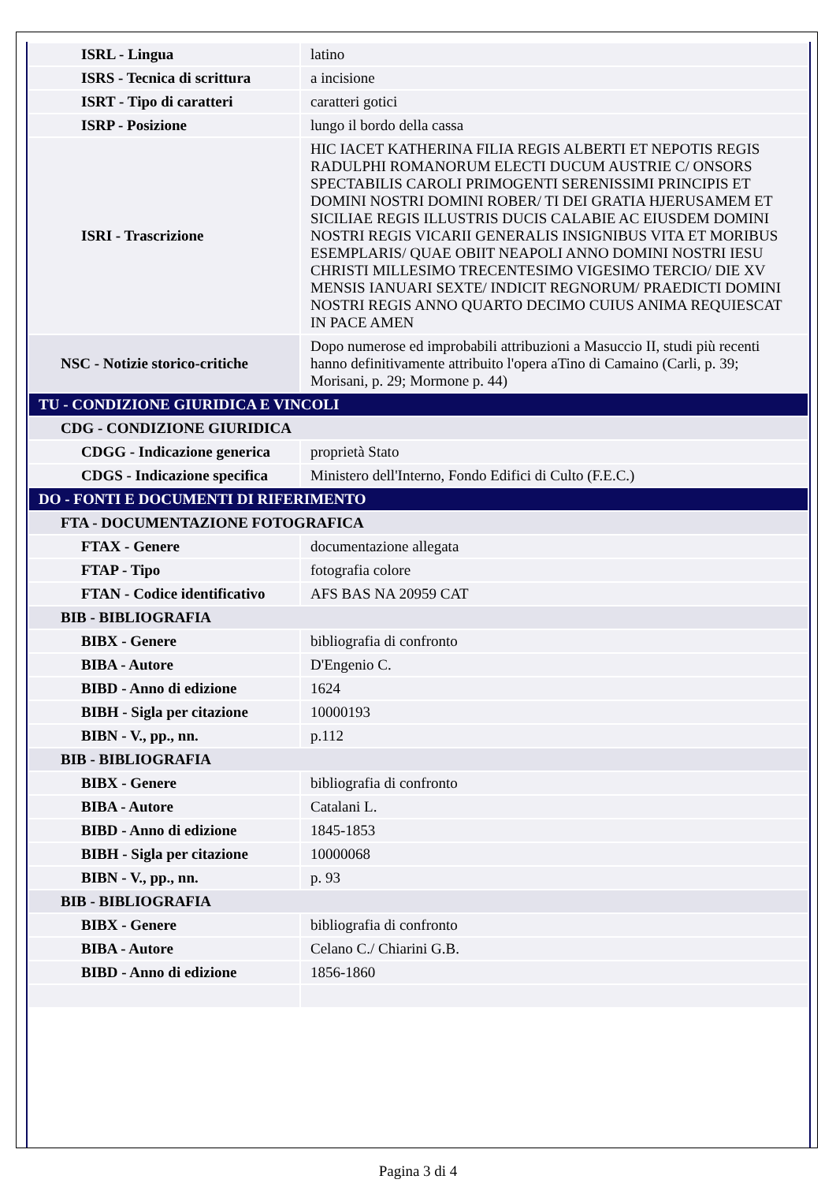| ISRL - Lingua | latino |
| ISRS - Tecnica di scrittura | a incisione |
| ISRT - Tipo di caratteri | caratteri gotici |
| ISRP - Posizione | lungo il bordo della cassa |
| ISRI - Trascrizione | HIC IACET KATHERINA FILIA REGIS ALBERTI ET NEPOTIS REGIS RADULPHI ROMANORUM ELECTI DUCUM AUSTRIE C/ ONSORS SPECTABILIS CAROLI PRIMOGENTI SERENISSIMI PRINCIPIS ET DOMINI NOSTRI DOMINI ROBER/ TI DEI GRATIA HJERUSAMEM ET SICILIAE REGIS ILLUSTRIS DUCIS CALABIE AC EIUSDEM DOMINI NOSTRI REGIS VICARII GENERALIS INSIGNIBUS VITA ET MORIBUS ESEMPLARIS/ QUAE OBIIT NEAPOLI ANNO DOMINI NOSTRI IESU CHRISTI MILLESIMO TRECENTESIMO VIGESIMO TERCIO/ DIE XV MENSIS IANUARI SEXTE/ INDICIT REGNORUM/ PRAEDICTI DOMINI NOSTRI REGIS ANNO QUARTO DECIMO CUIUS ANIMA REQUIESCAT IN PACE AMEN |
| NSC - Notizie storico-critiche | Dopo numerose ed improbabili attribuzioni a Masuccio II, studi più recenti hanno definitivamente attribuito l'opera aTino di Camaino (Carli, p. 39; Morisani, p. 29; Mormone p. 44) |
| TU - CONDIZIONE GIURIDICA E VINCOLI | |
| CDG - CONDIZIONE GIURIDICA | |
| CDGG - Indicazione generica | proprietà Stato |
| CDGS - Indicazione specifica | Ministero dell'Interno, Fondo Edifici di Culto (F.E.C.) |
| DO - FONTI E DOCUMENTI DI RIFERIMENTO | |
| FTA - DOCUMENTAZIONE FOTOGRAFICA | |
| FTAX - Genere | documentazione allegata |
| FTAP - Tipo | fotografia colore |
| FTAN - Codice identificativo | AFS BAS NA 20959 CAT |
| BIB - BIBLIOGRAFIA | |
| BIBX - Genere | bibliografia di confronto |
| BIBA - Autore | D'Engenio C. |
| BIBD - Anno di edizione | 1624 |
| BIBH - Sigla per citazione | 10000193 |
| BIBN - V., pp., nn. | p.112 |
| BIB - BIBLIOGRAFIA | |
| BIBX - Genere | bibliografia di confronto |
| BIBA - Autore | Catalani L. |
| BIBD - Anno di edizione | 1845-1853 |
| BIBH - Sigla per citazione | 10000068 |
| BIBN - V., pp., nn. | p. 93 |
| BIB - BIBLIOGRAFIA | |
| BIBX - Genere | bibliografia di confronto |
| BIBA - Autore | Celano C./ Chiarini G.B. |
| BIBD - Anno di edizione | 1856-1860 |
Pagina 3 di 4